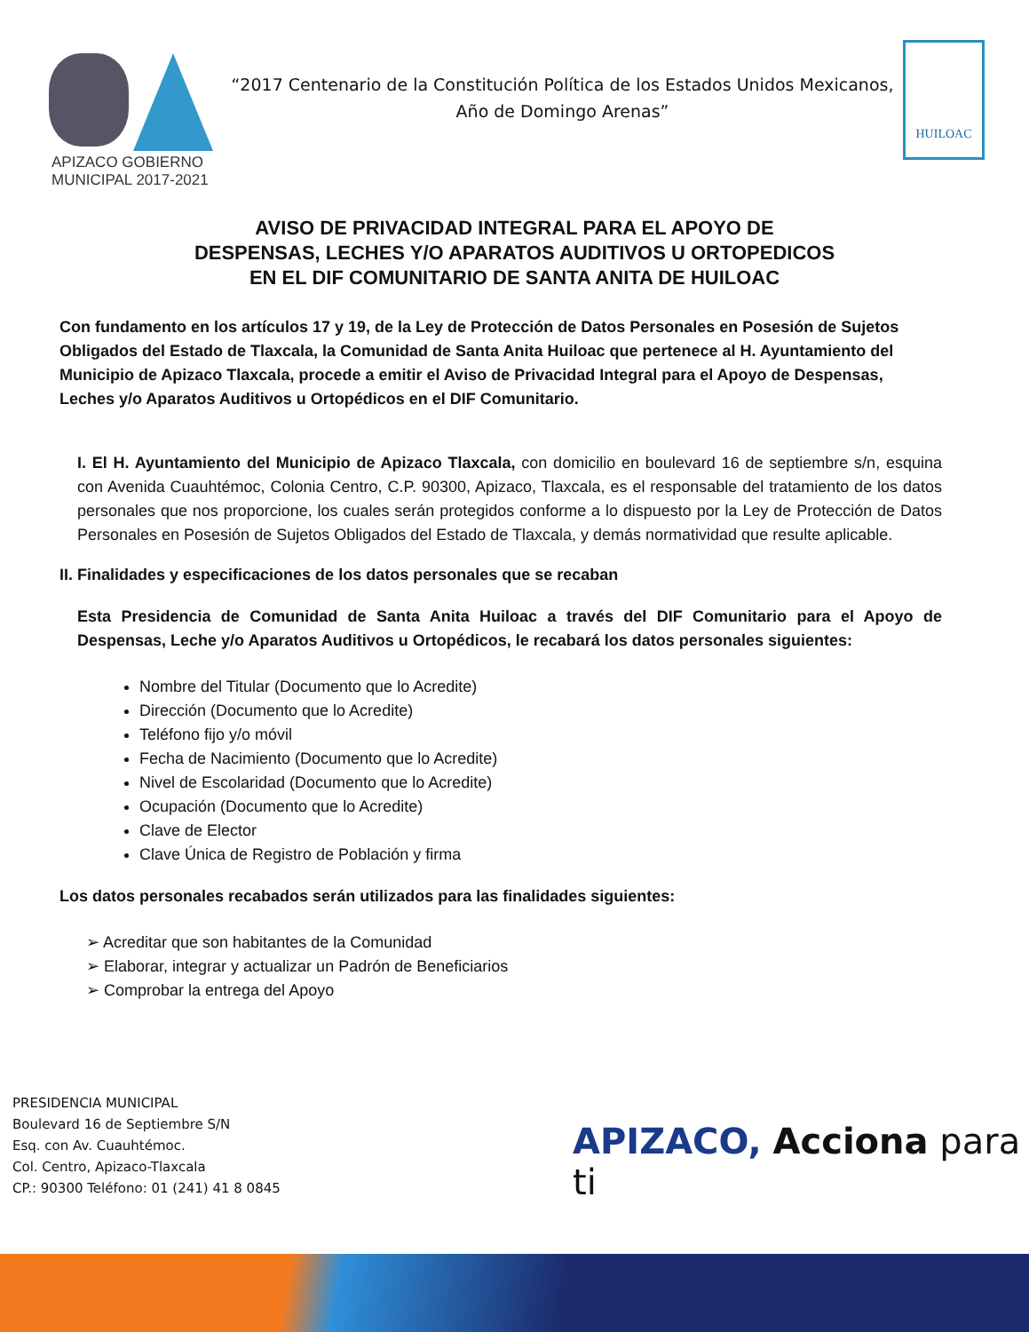APIZACO GOBIERNO MUNICIPAL 2017-2021
“2017 Centenario de la Constitución Política de los Estados Unidos Mexicanos,
Año de Domingo Arenas”
HUILOAC
AVISO DE PRIVACIDAD INTEGRAL PARA EL APOYO DE
DESPENSAS, LECHES Y/O APARATOS AUDITIVOS U ORTOPEDICOS
EN EL DIF COMUNITARIO DE SANTA ANITA DE HUILOAC
Con fundamento en los artículos 17 y 19, de la Ley de Protección de Datos Personales en Posesión de Sujetos Obligados del Estado de Tlaxcala, la Comunidad de Santa Anita Huiloac que pertenece al H. Ayuntamiento del Municipio de Apizaco Tlaxcala, procede a emitir el Aviso de Privacidad Integral para el Apoyo de Despensas, Leches y/o Aparatos Auditivos u Ortopédicos en el DIF Comunitario.
I. El H. Ayuntamiento del Municipio de Apizaco Tlaxcala, con domicilio en boulevard 16 de septiembre s/n, esquina con Avenida Cuauhtémoc, Colonia Centro, C.P. 90300, Apizaco, Tlaxcala, es el responsable del tratamiento de los datos personales que nos proporcione, los cuales serán protegidos conforme a lo dispuesto por la Ley de Protección de Datos Personales en Posesión de Sujetos Obligados del Estado de Tlaxcala, y demás normatividad que resulte aplicable.
II. Finalidades y especificaciones de los datos personales que se recaban
Esta Presidencia de Comunidad de Santa Anita Huiloac a través del DIF Comunitario para el Apoyo de Despensas, Leche y/o Aparatos Auditivos u Ortopédicos, le recabará los datos personales siguientes:
Nombre del Titular (Documento que lo Acredite)
Dirección (Documento que lo Acredite)
Teléfono fijo y/o móvil
Fecha de Nacimiento (Documento que lo Acredite)
Nivel de Escolaridad (Documento que lo Acredite)
Ocupación (Documento que lo Acredite)
Clave de Elector
Clave Única de Registro de Población y firma
Los datos personales recabados serán utilizados para las finalidades siguientes:
➢ Acreditar que son habitantes de la Comunidad
➢ Elaborar, integrar y actualizar un Padrón de Beneficiarios
➢ Comprobar la entrega del Apoyo
PRESIDENCIA MUNICIPAL
Boulevard 16 de Septiembre S/N
Esq. con Av. Cuauhtémoc.
Col. Centro, Apizaco-Tlaxcala
CP.: 90300 Teléfono: 01 (241) 41 8 0845
APIZACO, Acciona para ti